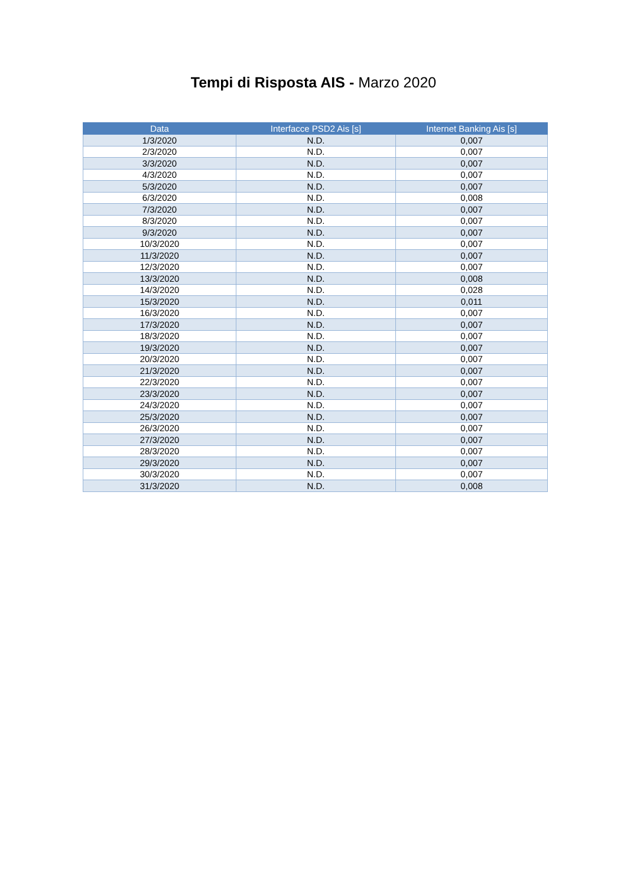Tempi di Risposta AIS - Marzo 2020
| Data | Interfacce PSD2 Ais [s] | Internet Banking Ais [s] |
| --- | --- | --- |
| 1/3/2020 | N.D. | 0,007 |
| 2/3/2020 | N.D. | 0,007 |
| 3/3/2020 | N.D. | 0,007 |
| 4/3/2020 | N.D. | 0,007 |
| 5/3/2020 | N.D. | 0,007 |
| 6/3/2020 | N.D. | 0,008 |
| 7/3/2020 | N.D. | 0,007 |
| 8/3/2020 | N.D. | 0,007 |
| 9/3/2020 | N.D. | 0,007 |
| 10/3/2020 | N.D. | 0,007 |
| 11/3/2020 | N.D. | 0,007 |
| 12/3/2020 | N.D. | 0,007 |
| 13/3/2020 | N.D. | 0,008 |
| 14/3/2020 | N.D. | 0,028 |
| 15/3/2020 | N.D. | 0,011 |
| 16/3/2020 | N.D. | 0,007 |
| 17/3/2020 | N.D. | 0,007 |
| 18/3/2020 | N.D. | 0,007 |
| 19/3/2020 | N.D. | 0,007 |
| 20/3/2020 | N.D. | 0,007 |
| 21/3/2020 | N.D. | 0,007 |
| 22/3/2020 | N.D. | 0,007 |
| 23/3/2020 | N.D. | 0,007 |
| 24/3/2020 | N.D. | 0,007 |
| 25/3/2020 | N.D. | 0,007 |
| 26/3/2020 | N.D. | 0,007 |
| 27/3/2020 | N.D. | 0,007 |
| 28/3/2020 | N.D. | 0,007 |
| 29/3/2020 | N.D. | 0,007 |
| 30/3/2020 | N.D. | 0,007 |
| 31/3/2020 | N.D. | 0,008 |